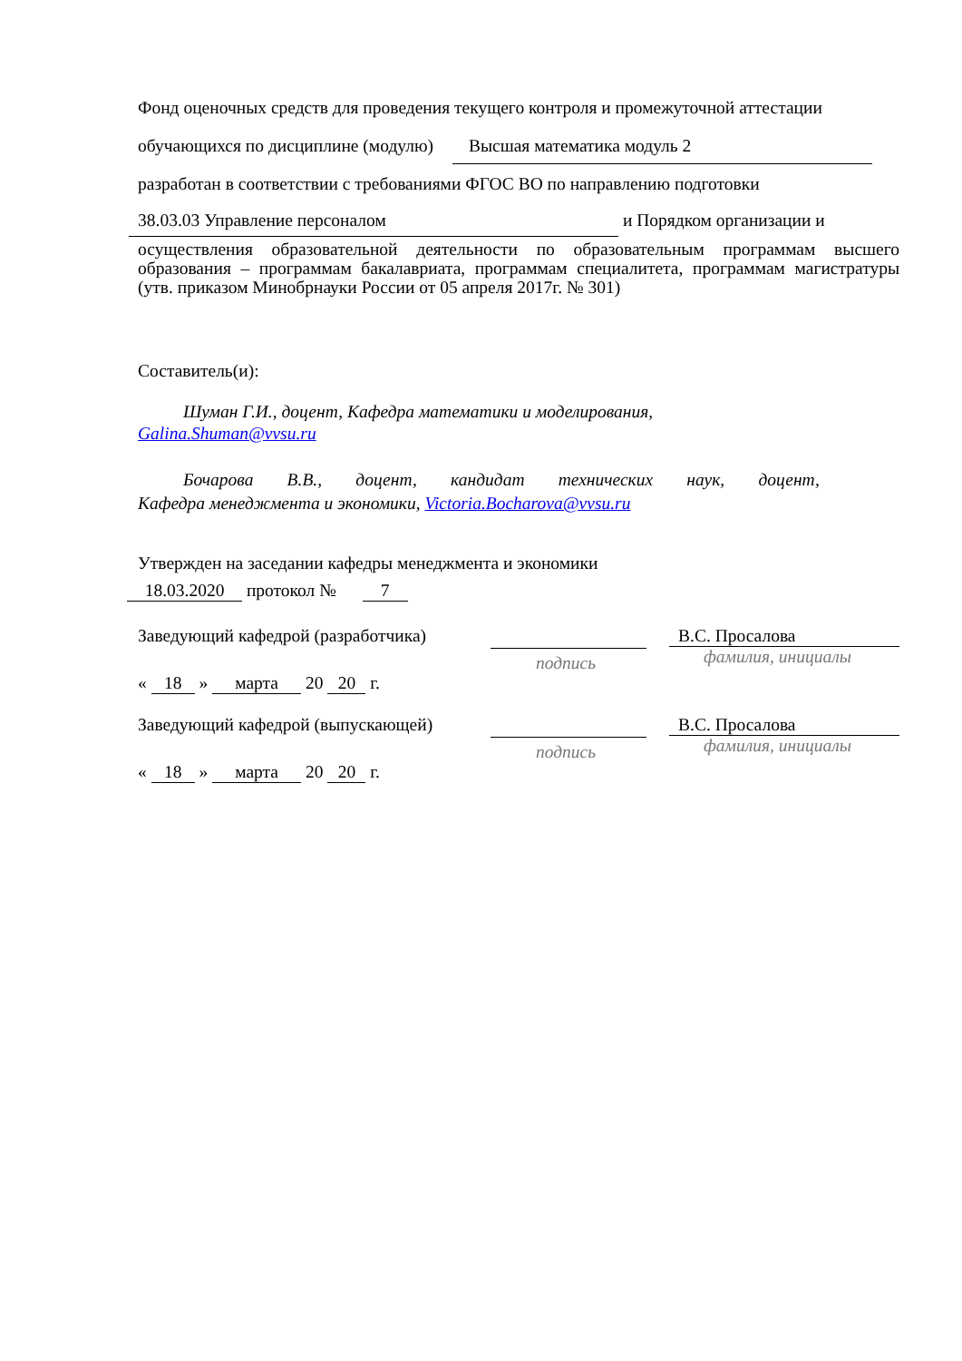Фонд оценочных средств для проведения текущего контроля и промежуточной аттестации
обучающихся по дисциплине (модулю) Высшая математика модуль 2
разработан в соответствии с требованиями ФГОС ВО по направлению подготовки
38.03.03 Управление персоналом и Порядком организации и
осуществления образовательной деятельности по образовательным программам высшего образования – программам бакалавриата, программам специалитета, программам магистратуры (утв. приказом Минобрнауки России от 05 апреля 2017г. № 301)
Составитель(и):
Шуман Г.И., доцент, Кафедра математики и моделирования,
Galina.Shuman@vvsu.ru
Бочарова В.В., доцент, кандидат технических наук, доцент,
Кафедра менеджмента и экономики, Victoria.Bocharova@vvsu.ru
Утвержден на заседании кафедры менеджмента и экономики
18.03.2020 протокол № 7
Заведующий кафедрой (разработчика) подпись
В.С. Просалова
фамилия, инициалы
« 18 » марта 20 20 г.
Заведующий кафедрой (выпускающей) подпись
В.С. Просалова
фамилия, инициалы
« 18 » марта 20 20 г.